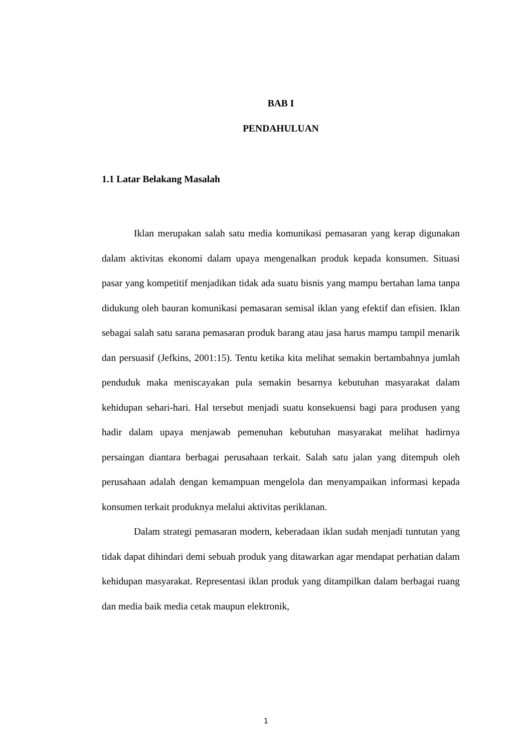BAB I
PENDAHULUAN
1.1 Latar Belakang Masalah
Iklan merupakan salah satu media komunikasi pemasaran yang kerap digunakan dalam aktivitas ekonomi dalam upaya mengenalkan produk kepada konsumen. Situasi pasar yang kompetitif menjadikan tidak ada suatu bisnis yang mampu bertahan lama tanpa didukung oleh bauran komunikasi pemasaran semisal iklan yang efektif dan efisien. Iklan sebagai salah satu sarana pemasaran produk barang atau jasa harus mampu tampil menarik dan persuasif (Jefkins, 2001:15). Tentu ketika kita melihat semakin bertambahnya jumlah penduduk maka meniscayakan pula semakin besarnya kebutuhan masyarakat dalam kehidupan sehari-hari. Hal tersebut menjadi suatu konsekuensi bagi para produsen yang hadir dalam upaya menjawab pemenuhan kebutuhan masyarakat melihat hadirnya persaingan diantara berbagai perusahaan terkait. Salah satu jalan yang ditempuh oleh perusahaan adalah dengan kemampuan mengelola dan menyampaikan informasi kepada konsumen terkait produknya melalui aktivitas periklanan.
Dalam strategi pemasaran modern, keberadaan iklan sudah menjadi tuntutan yang tidak dapat dihindari demi sebuah produk yang ditawarkan agar mendapat perhatian dalam kehidupan masyarakat. Representasi iklan produk yang ditampilkan dalam berbagai ruang dan media baik media cetak maupun elektronik,
1